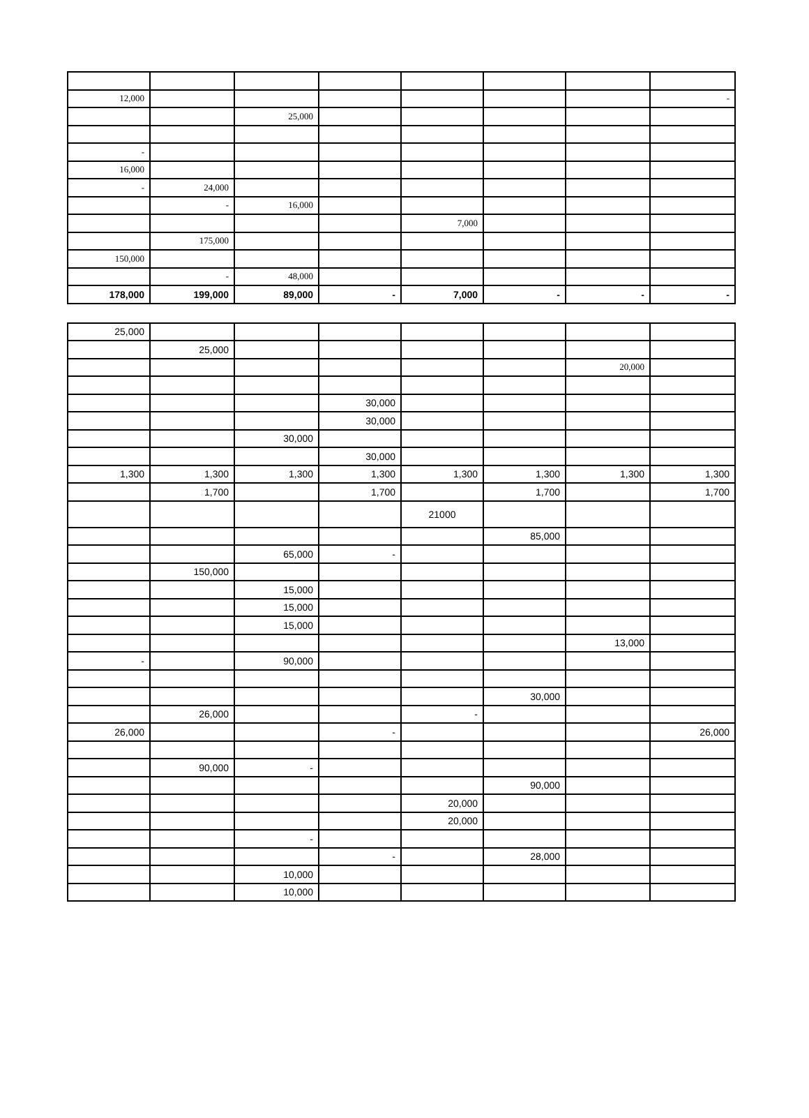| 12,000 | | | | | | | - |
| | | 25,000 | | | | | |
| - | | | | | | | |
| 16,000 | | | | | | | |
| - | 24,000 | | | | | | |
| | - | 16,000 | | | | | |
| | | | | 7,000 | | | |
| | 175,000 | | | | | | |
| 150,000 | | | | | | | |
| | - | 48,000 | | | | | |
| 178,000 | 199,000 | 89,000 | - | 7,000 | - | - | - |
| 25,000 | | | | | | | |
| | 25,000 | | | | | | |
| | | | | | | 20,000 | |
| | | | 30,000 | | | | |
| | | | 30,000 | | | | |
| | | 30,000 | | | | | |
| | | | 30,000 | | | | |
| 1,300 | 1,300 | 1,300 | 1,300 | 1,300 | 1,300 | 1,300 | 1,300 |
| | 1,700 | | 1,700 | | 1,700 | | 1,700 |
| | | | | 21000 | | | |
| | | | | | 85,000 | | |
| | | 65,000 | - | | | | |
| | 150,000 | | | | | | |
| | | 15,000 | | | | | |
| | | 15,000 | | | | | |
| | | 15,000 | | | | | |
| | | | | | | 13,000 | |
| - | | 90,000 | | | | | |
| | | | | | 30,000 | | |
| | 26,000 | | | - | | | |
| 26,000 | | | - | | | | 26,000 |
| | 90,000 | - | | | | | |
| | | | | | 90,000 | | |
| | | | | 20,000 | | | |
| | | | | 20,000 | | | |
| | | - | | | | | |
| | | | - | | 28,000 | | |
| | | 10,000 | | | | | |
| | | 10,000 | | | | | |